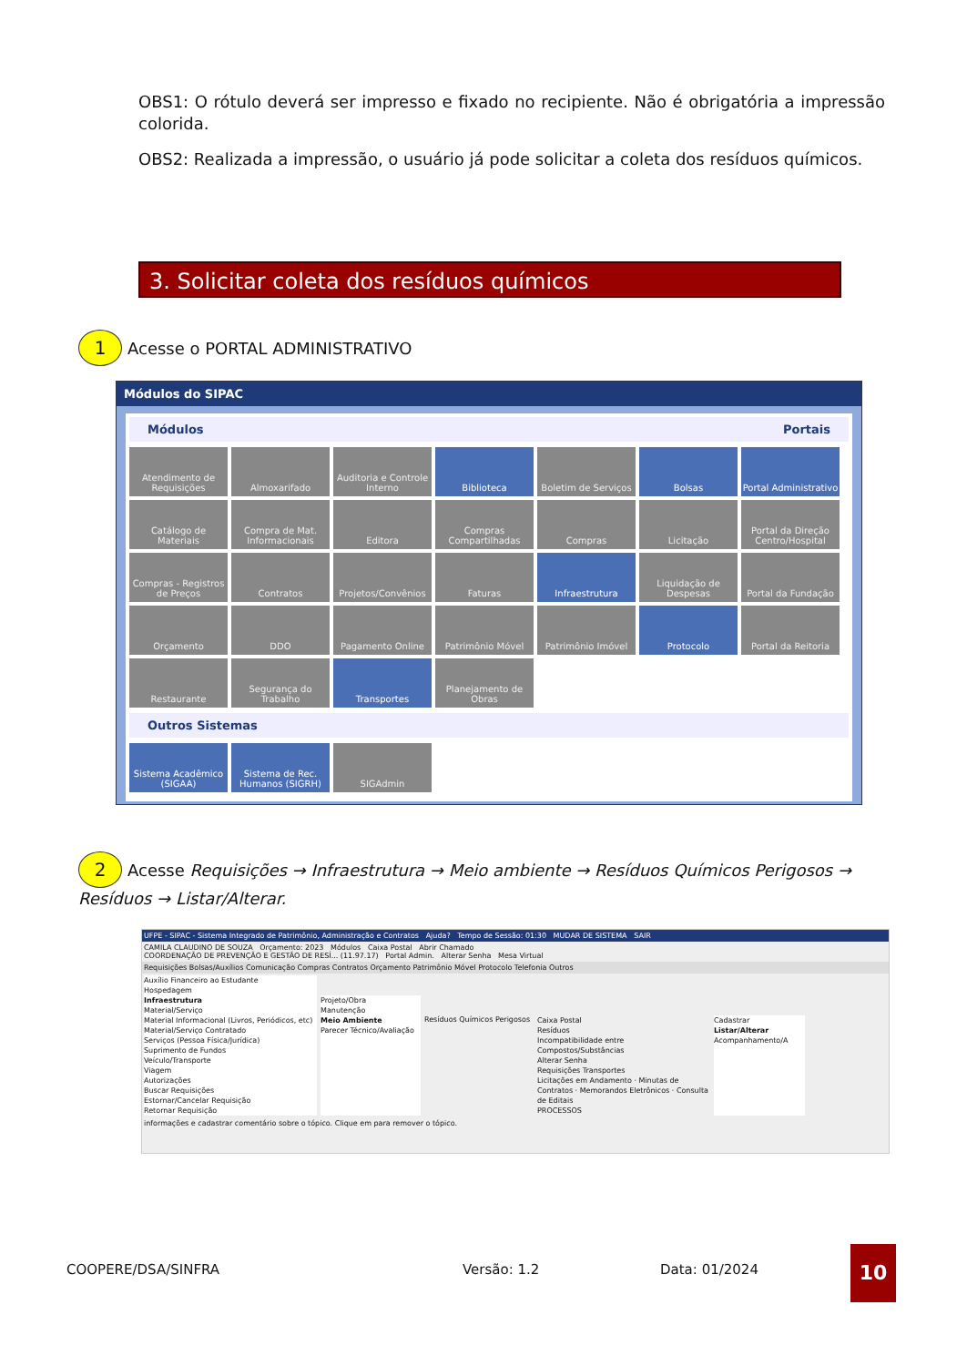OBS1: O rótulo deverá ser impresso e fixado no recipiente. Não é obrigatória a impressão colorida.
OBS2: Realizada a impressão, o usuário já pode solicitar a coleta dos resíduos químicos.
3. Solicitar coleta dos resíduos químicos
1 Acesse o PORTAL ADMINISTRATIVO
Módulos do SIPAC
Módulos Portais
Atendimento de Requisições
Almoxarifado
Auditoria e Controle Interno
Biblioteca
Boletim de Serviços
Bolsas
Portal Administrativo
Catálogo de Materiais
Compra de Mat. Informacionais
Editora
Compras Compartilhadas
Compras
Licitação
Portal da Direção Centro/Hospital
Compras - Registros de Preços
Contratos
Projetos/Convênios
Faturas
Infraestrutura
Liquidação de Despesas
Portal da Fundação
Orçamento
DDO
Pagamento Online
Patrimônio Móvel
Patrimônio Imóvel
Protocolo
Portal da Reitoria
Restaurante
Segurança do Trabalho
Transportes
Planejamento de Obras
Outros Sistemas
Sistema Acadêmico (SIGAA)
Sistema de Rec. Humanos (SIGRH)
SIGAdmin
2 Acesse Requisições → Infraestrutura → Meio ambiente → Resíduos Químicos Perigosos → Resíduos → Listar/Alterar.
UFPE - SIPAC - Sistema Integrado de Patrimônio, Administração e Contratos Ajuda? Tempo de Sessão: 01:30 MUDAR DE SISTEMA SAIR
CAMILA CLAUDINO DE SOUZA Orçamento: 2023 Módulos Caixa Postal Abrir Chamado
COORDENAÇÃO DE PREVENÇÃO E GESTÃO DE RESÍ... (11.97.17) Portal Admin. Alterar Senha Mesa Virtual
Requisições Bolsas/Auxílios Comunicação Compras Contratos Orçamento Patrimônio Móvel Protocolo Telefonia Outros
Auxílio Financeiro ao Estudante
Hospedagem
Infraestrutura
Material/Serviço
Material Informacional (Livros, Periódicos, etc)
Material/Serviço Contratado
Serviços (Pessoa Física/Jurídica)
Suprimento de Fundos
Veículo/Transporte
Viagem
Autorizações
Buscar Requisições
Estornar/Cancelar Requisição
Retornar Requisição
Projeto/Obra
Manutenção
Meio Ambiente
Parecer Técnico/Avaliação
Resíduos Químicos Perigosos
Caixa Postal
Resíduos
Incompatibilidade entre Compostos/Substâncias
Alterar Senha
Requisições Transportes
Licitações em Andamento · Minutas de Contratos · Memorandos Eletrônicos · Consulta de Editais
PROCESSOS
Cadastrar
Listar/Alterar
Acompanhamento/A
informações e cadastrar comentário sobre o tópico. Clique em para remover o tópico.
COOPERE/DSA/SINFRA Versão: 1.2 Data: 01/2024
10